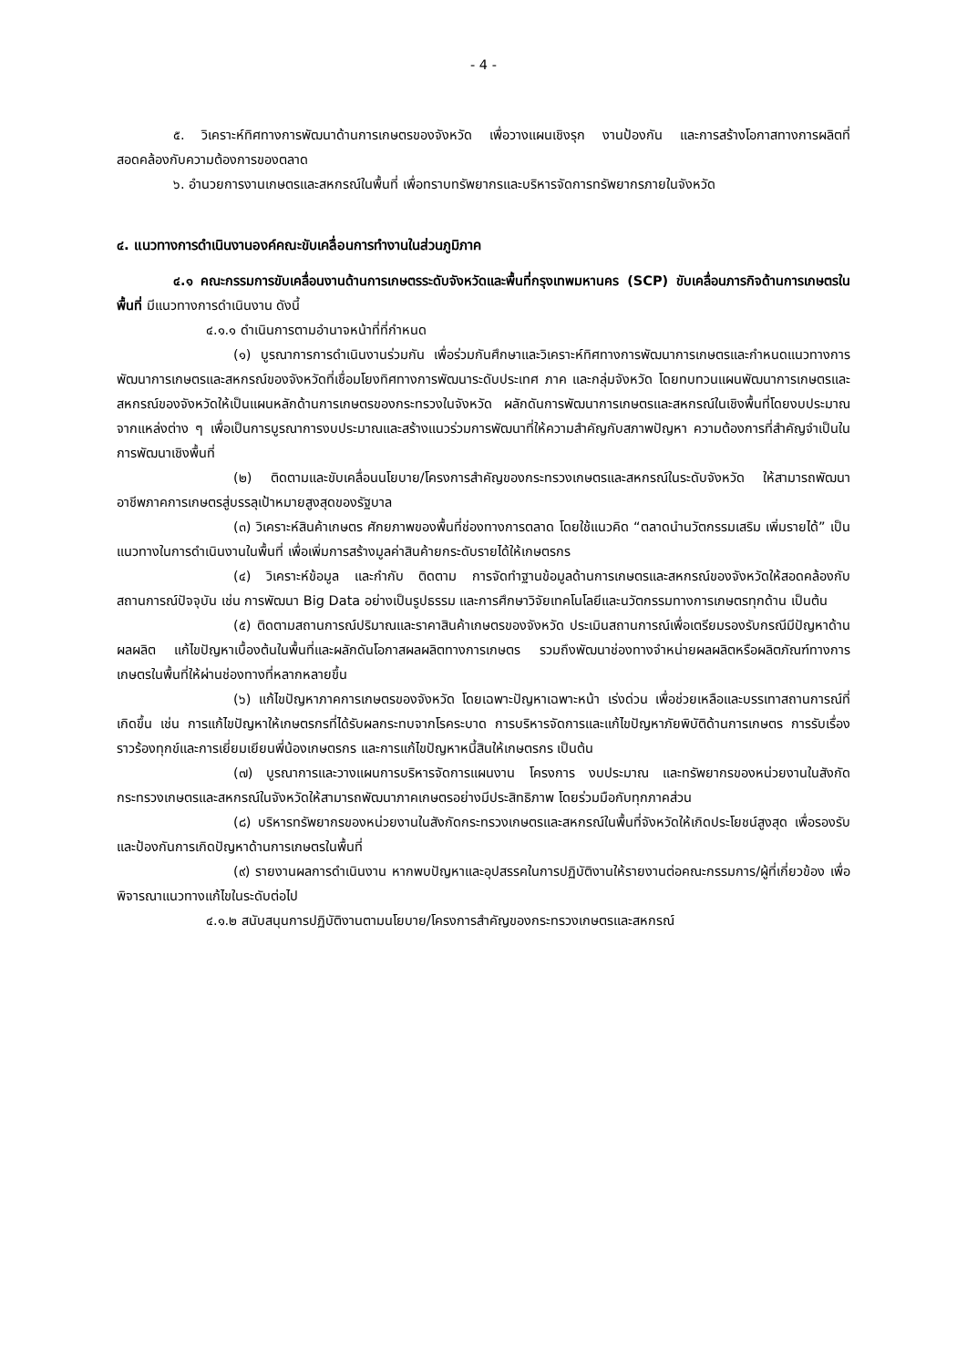- 4 -
๕. วิเคราะห์ทิศทางการพัฒนาด้านการเกษตรของจังหวัด เพื่อวางแผนเชิงรุก งานป้องกัน และการสร้างโอกาสทางการผลิตที่สอดคล้องกับความต้องการของตลาด
๖. อำนวยการงานเกษตรและสหกรณ์ในพื้นที่ เพื่อทราบทรัพยากรและบริหารจัดการทรัพยากรภายในจังหวัด
๔. แนวทางการดำเนินงานองค์คณะขับเคลื่อนการทำงานในส่วนภูมิภาค
๔.๑ คณะกรรมการขับเคลื่อนงานด้านการเกษตรระดับจังหวัดและพื้นที่กรุงเทพมหานคร (SCP) ขับเคลื่อนภารกิจด้านการเกษตรในพื้นที่ มีแนวทางการดำเนินงาน ดังนี้
๔.๑.๑ ดำเนินการตามอำนาจหน้าที่ที่กำหนด
(๑) บูรณาการการดำเนินงานร่วมกัน เพื่อร่วมกันศึกษาและวิเคราะห์ทิศทางการพัฒนาการเกษตรและกำหนดแนวทางการพัฒนาการเกษตรและสหกรณ์ของจังหวัดที่เชื่อมโยงทิศทางการพัฒนาระดับประเทศ ภาค และกลุ่มจังหวัด โดยทบทวนแผนพัฒนาการเกษตรและสหกรณ์ของจังหวัดให้เป็นแผนหลักด้านการเกษตรของกระทรวงในจังหวัด ผลักดันการพัฒนาการเกษตรและสหกรณ์ในเชิงพื้นที่โดยงบประมาณจากแหล่งต่าง ๆ เพื่อเป็นการบูรณาการงบประมาณและสร้างแนวร่วมการพัฒนาที่ให้ความสำคัญกับสภาพปัญหา ความต้องการที่สำคัญจำเป็นในการพัฒนาเชิงพื้นที่
(๒) ติดตามและขับเคลื่อนนโยบาย/โครงการสำคัญของกระทรวงเกษตรและสหกรณ์ในระดับจังหวัด ให้สามารถพัฒนาอาชีพภาคการเกษตรสู่บรรลุเป้าหมายสูงสุดของรัฐบาล
(๓) วิเคราะห์สินค้าเกษตร ศักยภาพของพื้นที่ช่องทางการตลาด โดยใช้แนวคิด “ตลาดนำนวัตกรรมเสริม เพิ่มรายได้” เป็นแนวทางในการดำเนินงานในพื้นที่ เพื่อเพิ่มการสร้างมูลค่าสินค้ายกระดับรายได้ให้เกษตรกร
(๔) วิเคราะห์ข้อมูล และกำกับ ติดตาม การจัดทำฐานข้อมูลด้านการเกษตรและสหกรณ์ของจังหวัดให้สอดคล้องกับสถานการณ์ปัจจุบัน เช่น การพัฒนา Big Data อย่างเป็นรูปธรรม และการศึกษาวิจัยเทคโนโลยีและนวัตกรรมทางการเกษตรทุกด้าน เป็นต้น
(๕) ติดตามสถานการณ์ปริมาณและราคาสินค้าเกษตรของจังหวัด ประเมินสถานการณ์เพื่อเตรียมรองรับกรณีมีปัญหาด้านผลผลิต แก้ไขปัญหาเบื้องต้นในพื้นที่และผลักดันโอกาสผลผลิตทางการเกษตร รวมถึงพัฒนาช่องทางจำหน่ายผลผลิตหรือผลิตภัณฑ์ทางการเกษตรในพื้นที่ให้ผ่านช่องทางที่หลากหลายขึ้น
(๖) แก้ไขปัญหาภาคการเกษตรของจังหวัด โดยเฉพาะปัญหาเฉพาะหน้า เร่งด่วน เพื่อช่วยเหลือและบรรเทาสถานการณ์ที่เกิดขึ้น เช่น การแก้ไขปัญหาให้เกษตรกรที่ได้รับผลกระทบจากโรคระบาด การบริหารจัดการและแก้ไขปัญหาภัยพิบัติด้านการเกษตร การรับเรื่องราวร้องทุกข์และการเยี่ยมเยียนพี่น้องเกษตรกร และการแก้ไขปัญหาหนี้สินให้เกษตรกร เป็นต้น
(๗) บูรณาการและวางแผนการบริหารจัดการแผนงาน โครงการ งบประมาณ และทรัพยากรของหน่วยงานในสังกัดกระทรวงเกษตรและสหกรณ์ในจังหวัดให้สามารถพัฒนาภาคเกษตรอย่างมีประสิทธิภาพ โดยร่วมมือกับทุกภาคส่วน
(๘) บริหารทรัพยากรของหน่วยงานในสังกัดกระทรวงเกษตรและสหกรณ์ในพื้นที่จังหวัดให้เกิดประโยชน์สูงสุด เพื่อรองรับและป้องกันการเกิดปัญหาด้านการเกษตรในพื้นที่
(๙) รายงานผลการดำเนินงาน หากพบปัญหาและอุปสรรคในการปฏิบัติงานให้รายงานต่อคณะกรรมการ/ผู้ที่เกี่ยวข้อง เพื่อพิจารณาแนวทางแก้ไขในระดับต่อไป
๔.๑.๒ สนับสนุนการปฏิบัติงานตามนโยบาย/โครงการสำคัญของกระทรวงเกษตรและสหกรณ์